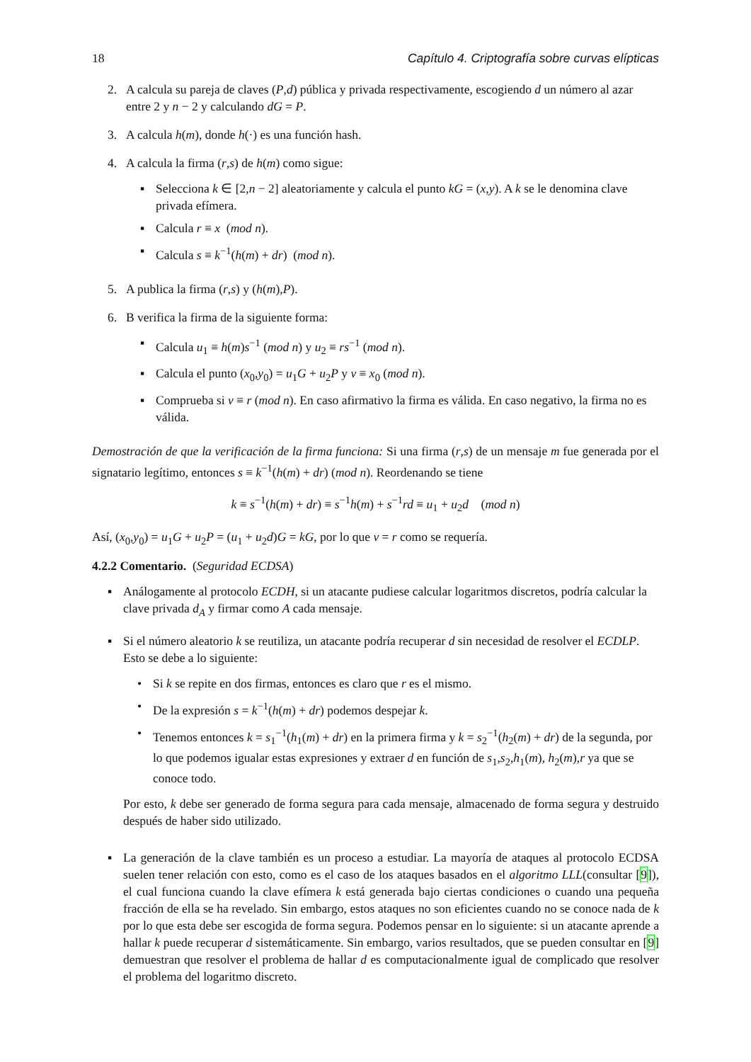18 Capítulo 4. Criptografía sobre curvas elípticas
2. A calcula su pareja de claves (P,d) pública y privada respectivamente, escogiendo d un número al azar entre 2 y n − 2 y calculando dG = P.
3. A calcula h(m), donde h(·) es una función hash.
4. A calcula la firma (r,s) de h(m) como sigue:
▪ Selecciona k ∈ [2,n − 2] aleatoriamente y calcula el punto kG = (x,y). A k se le denomina clave privada efímera.
▪ Calcula r ≡ x (mod n).
▪ Calcula s ≡ k<sup>−1</sup>(h(m) + dr) (mod n).
5. A publica la firma (r,s) y (h(m),P).
6. B verifica la firma de la siguiente forma:
▪ Calcula u<sub>1</sub> ≡ h(m)s<sup>−1</sup> (mod n) y u<sub>2</sub> ≡ rs<sup>−1</sup> (mod n).
▪ Calcula el punto (x<sub>0</sub>,y<sub>0</sub>) = u<sub>1</sub>G + u<sub>2</sub>P y v ≡ x<sub>0</sub> (mod n).
▪ Comprueba si v ≡ r (mod n). En caso afirmativo la firma es válida. En caso negativo, la firma no es válida.
Demostración de que la verificación de la firma funciona: Si una firma (r,s) de un mensaje m fue generada por el signatario legítimo, entonces s ≡ k<sup>−1</sup>(h(m) + dr) (mod n). Reordenando se tiene
k ≡ s<sup>−1</sup>(h(m) + dr) ≡ s<sup>−1</sup>h(m) + s<sup>−1</sup>rd ≡ u<sub>1</sub> + u<sub>2</sub>d (mod n)
Así, (x<sub>0</sub>,y<sub>0</sub>) = u<sub>1</sub>G + u<sub>2</sub>P = (u<sub>1</sub> + u<sub>2</sub>d)G = kG, por lo que v = r como se requería.
4.2.2 Comentario. (Seguridad ECDSA)
▪ Análogamente al protocolo ECDH, si un atacante pudiese calcular logaritmos discretos, podría calcular la clave privada d<sub>A</sub> y firmar como A cada mensaje.
▪ Si el número aleatorio k se reutiliza, un atacante podría recuperar d sin necesidad de resolver el ECDLP. Esto se debe a lo siguiente:
• Si k se repite en dos firmas, entonces es claro que r es el mismo.
• De la expresión s = k<sup>−1</sup>(h(m) + dr) podemos despejar k.
• Tenemos entonces k = s<sub>1</sub><sup>−1</sup>(h<sub>1</sub>(m) + dr) en la primera firma y k = s<sub>2</sub><sup>−1</sup>(h<sub>2</sub>(m) + dr) de la segunda, por lo que podemos igualar estas expresiones y extraer d en función de s<sub>1</sub>,s<sub>2</sub>,h<sub>1</sub>(m), h<sub>2</sub>(m),r ya que se conoce todo.
Por esto, k debe ser generado de forma segura para cada mensaje, almacenado de forma segura y destruido después de haber sido utilizado.
▪ La generación de la clave también es un proceso a estudiar. La mayoría de ataques al protocolo ECDSA suelen tener relación con esto, como es el caso de los ataques basados en el algoritmo LLL(consultar [9]), el cual funciona cuando la clave efímera k está generada bajo ciertas condiciones o cuando una pequeña fracción de ella se ha revelado. Sin embargo, estos ataques no son eficientes cuando no se conoce nada de k por lo que esta debe ser escogida de forma segura. Podemos pensar en lo siguiente: si un atacante aprende a hallar k puede recuperar d sistemáticamente. Sin embargo, varios resultados, que se pueden consultar en [9] demuestran que resolver el problema de hallar d es computacionalmente igual de complicado que resolver el problema del logaritmo discreto.